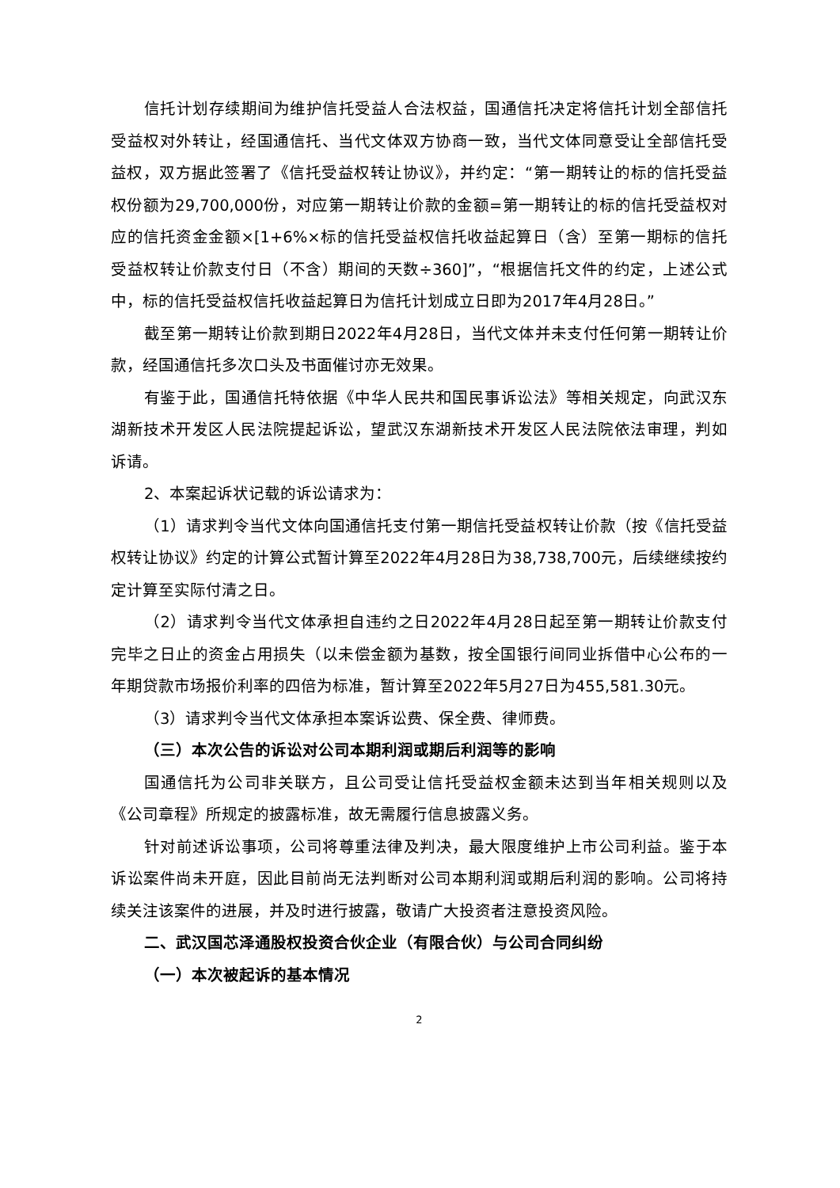信托计划存续期间为维护信托受益人合法权益，国通信托决定将信托计划全部信托受益权对外转让，经国通信托、当代文体双方协商一致，当代文体同意受让全部信托受益权，双方据此签署了《信托受益权转让协议》，并约定：“第一期转让的标的信托受益权份额为29,700,000份，对应第一期转让价款的金额=第一期转让的标的信托受益权对应的信托资金金额×[1+6%×标的信托受益权信托收益起算日（含）至第一期标的信托受益权转让价款支付日（不含）期间的天数÷360]”，“根据信托文件的约定，上述公式中，标的信托受益权信托收益起算日为信托计划成立日即为2017年4月28日。”
截至第一期转让价款到期日2022年4月28日，当代文体并未支付任何第一期转让价款，经国通信托多次口头及书面催讨亦无效果。
有鉴于此，国通信托特依据《中华人民共和国民事诉讼法》等相关规定，向武汉东湖新技术开发区人民法院提起诉讼，望武汉东湖新技术开发区人民法院依法审理，判如诉请。
2、本案起诉状记载的诉讼请求为：
（1）请求判令当代文体向国通信托支付第一期信托受益权转让价款（按《信托受益权转让协议》约定的计算公式暂计算至2022年4月28日为38,738,700元，后续继续按约定计算至实际付清之日。
（2）请求判令当代文体承担自违约之日2022年4月28日起至第一期转让价款支付完毕之日止的资金占用损失（以未偿金额为基数，按全国银行间同业拆借中心公布的一年期贷款市场报价利率的四倍为标准，暂计算至2022年5月27日为455,581.30元。
（3）请求判令当代文体承担本案诉讼费、保全费、律师费。
（三）本次公告的诉讼对公司本期利润或期后利润等的影响
国通信托为公司非关联方，且公司受让信托受益权金额未达到当年相关规则以及《公司章程》所规定的披露标准，故无需履行信息披露义务。
针对前述诉讼事项，公司将尊重法律及判决，最大限度维护上市公司利益。鉴于本诉讼案件尚未开庭，因此目前尚无法判断对公司本期利润或期后利润的影响。公司将持续关注该案件的进展，并及时进行披露，敬请广大投资者注意投资风险。
二、武汉国芯泽通股权投资合伙企业（有限合伙）与公司合同纠纷
（一）本次被起诉的基本情况
2